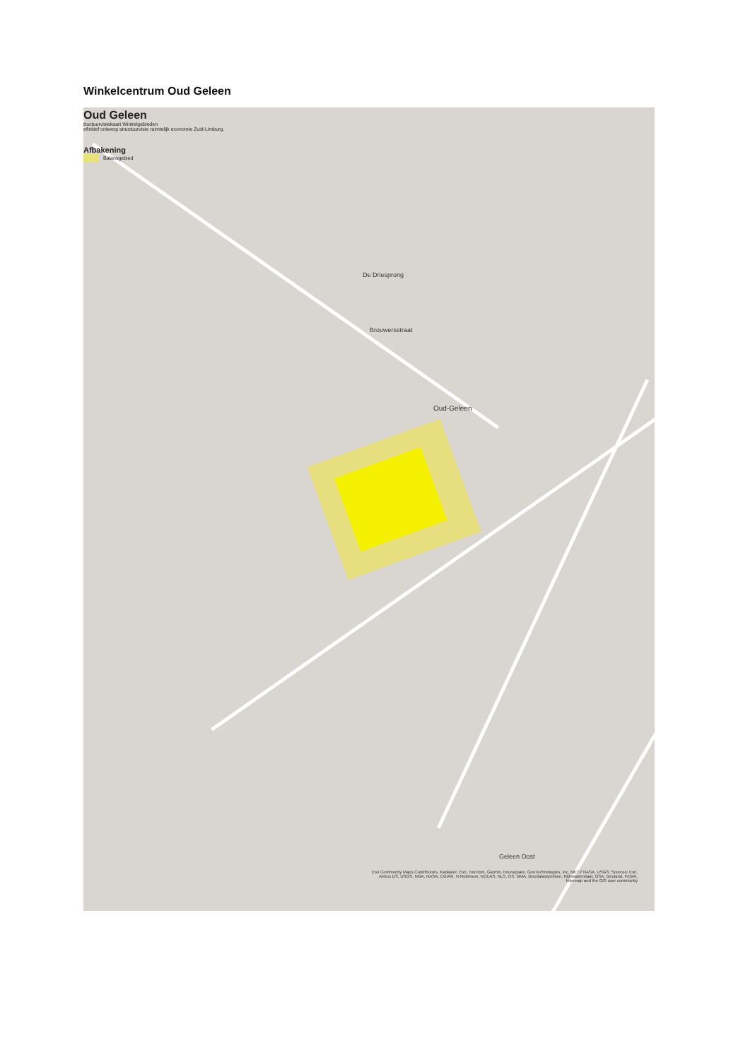Winkelcentrum Oud Geleen
Oud Geleen
tructuurvisiekaart Winkelgebieden
efinitief ontwerp structuurvisie ruimtelijk economie Zuid-Limburg.
Afbakening
Balansgebied
De Driesprong
Brouwersstraat
Oud-Geleen
Geleen Oost
Esri Community Maps Contributors, Kadaster, Esri, TomTom, Garmin, Foursquare, GeoTechnologies, Inc, METI/ NASA, USGS; Sources: Esri, Airbus DS, USGS, NGA, NASA, CGIAR, N Robinson, NCEAS, NLS, OS, NMA, Geodatastyrelsen, Rijkswaterstaat, GSA, Geoland, FEMA, Intermap and the GIS user community